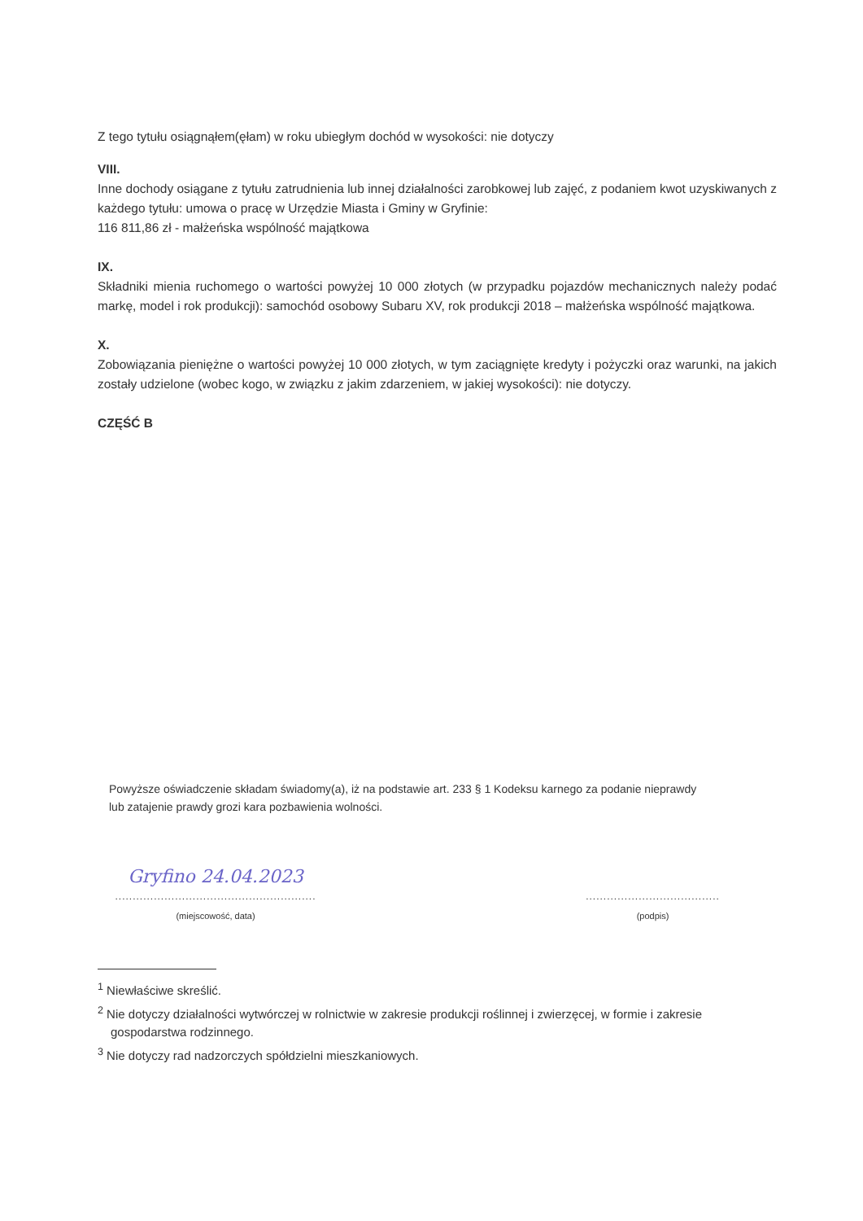Z tego tytułu osiągnąłem(ęłam) w roku ubiegłym dochód w wysokości: nie dotyczy
VIII.
Inne dochody osiągane z tytułu zatrudnienia lub innej działalności zarobkowej lub zajęć, z podaniem kwot uzyskiwanych z każdego tytułu: umowa o pracę w Urzędzie Miasta i Gminy w Gryfinie:
116 811,86 zł - małżeńska wspólność majątkowa
IX.
Składniki mienia ruchomego o wartości powyżej 10 000 złotych (w przypadku pojazdów mechanicznych należy podać markę, model i rok produkcji): samochód osobowy Subaru XV, rok produkcji 2018 – małżeńska wspólność majątkowa.
X.
Zobowiązania pieniężne o wartości powyżej 10 000 złotych, w tym zaciągnięte kredyty i pożyczki oraz warunki, na jakich zostały udzielone (wobec kogo, w związku z jakim zdarzeniem, w jakiej wysokości): nie dotyczy.
CZĘŚĆ B
Powyższe oświadczenie składam świadomy(a), iż na podstawie art. 233 § 1 Kodeksu karnego za podanie nieprawdy
lub zatajenie prawdy grozi kara pozbawienia wolności.
Gryfino 24.04.2023
.........................................................
(miejscowość, data)
......................................
(podpis)
<sup>1</sup> Niewłaściwe skreślić.
<sup>2</sup> Nie dotyczy działalności wytwórczej w rolnictwie w zakresie produkcji roślinnej i zwierzęcej, w formie i zakresie gospodarstwa rodzinnego.
<sup>3</sup> Nie dotyczy rad nadzorczych spółdzielni mieszkaniowych.